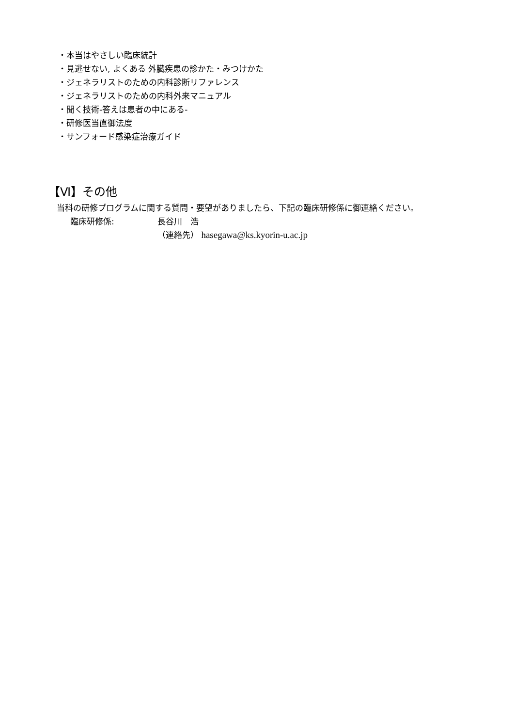・本当はやさしい臨床統計
・見逃せない, よくある 外臓疾患の診かた・みつけかた
・ジェネラリストのための内科診断リファレンス
・ジェネラリストのための内科外来マニュアル
・聞く技術-答えは患者の中にある-
・研修医当直御法度
・サンフォード感染症治療ガイド
【Ⅵ】その他
当科の研修プログラムに関する質問・要望がありましたら、下記の臨床研修係に御連絡ください。
臨床研修係: 長谷川　浩
（連絡先） hasegawa@ks.kyorin-u.ac.jp